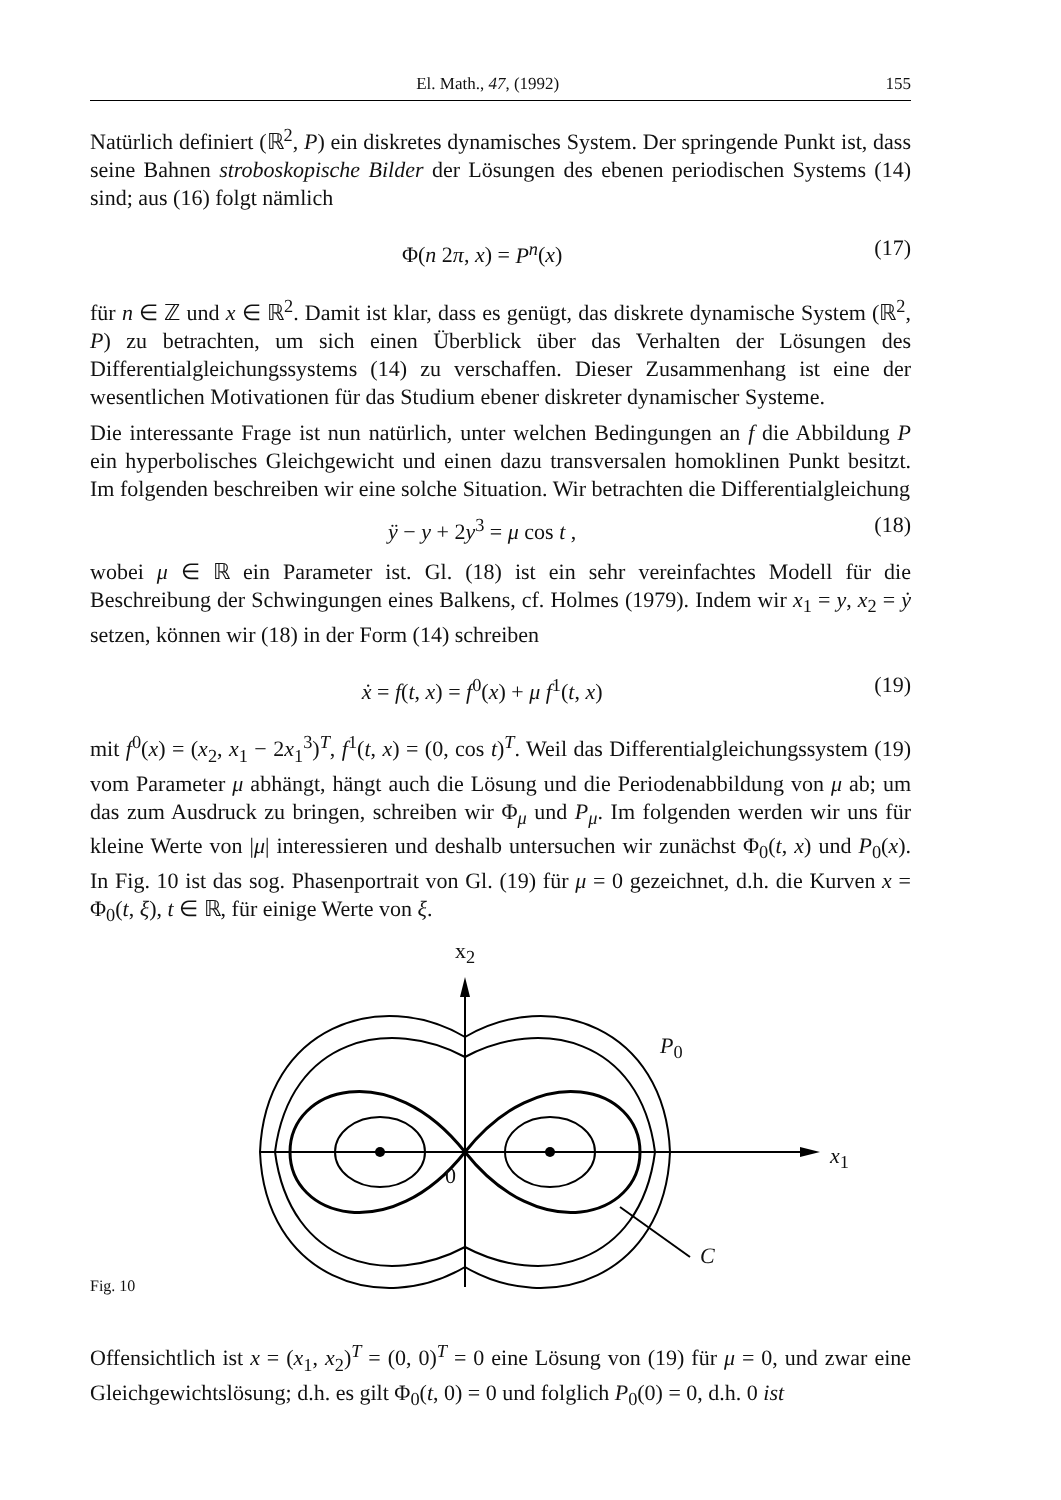El. Math., 47, (1992) 155
Natürlich definiert (ℝ<sup>2</sup>, P) ein diskretes dynamisches System. Der springende Punkt ist, dass seine Bahnen stroboskopische Bilder der Lösungen des ebenen periodischen Systems (14) sind; aus (16) folgt nämlich
Φ(n 2π, x) = P<sup>n</sup>(x) (17)
für n ∈ ℤ und x ∈ ℝ<sup>2</sup>. Damit ist klar, dass es genügt, das diskrete dynamische System (ℝ<sup>2</sup>, P) zu betrachten, um sich einen Überblick über das Verhalten der Lösungen des Differentialgleichungssystems (14) zu verschaffen. Dieser Zusammenhang ist eine der wesentlichen Motivationen für das Studium ebener diskreter dynamischer Systeme.
Die interessante Frage ist nun natürlich, unter welchen Bedingungen an f die Abbildung P ein hyperbolisches Gleichgewicht und einen dazu transversalen homoklinen Punkt besitzt. Im folgenden beschreiben wir eine solche Situation. Wir betrachten die Differentialgleichung
ÿ − y + 2y<sup>3</sup> = μ cos t , (18)
wobei μ ∈ ℝ ein Parameter ist. Gl. (18) ist ein sehr vereinfachtes Modell für die Beschreibung der Schwingungen eines Balkens, cf. Holmes (1979). Indem wir x<sub>1</sub> = y, x<sub>2</sub> = ẏ setzen, können wir (18) in der Form (14) schreiben
ẋ = f(t, x) = f<sup>0</sup>(x) + μ f<sup>1</sup>(t, x) (19)
mit f<sup>0</sup>(x) = (x<sub>2</sub>, x<sub>1</sub> − 2x<sub>1</sub><sup>3</sup>)<sup>T</sup>, f<sup>1</sup>(t, x) = (0, cos t)<sup>T</sup>. Weil das Differentialgleichungssystem (19) vom Parameter μ abhängt, hängt auch die Lösung und die Periodenabbildung von μ ab; um das zum Ausdruck zu bringen, schreiben wir Φ<sub>μ</sub> und P<sub>μ</sub>. Im folgenden werden wir uns für kleine Werte von |μ| interessieren und deshalb untersuchen wir zunächst Φ<sub>0</sub>(t, x) und P<sub>0</sub>(x). In Fig. 10 ist das sog. Phasenportrait von Gl. (19) für μ = 0 gezeichnet, d.h. die Kurven x = Φ<sub>0</sub>(t, ξ), t ∈ ℝ, für einige Werte von ξ.
x<sub>2</sub>
x<sub>1</sub>
P<sub>0</sub>
0
C
Fig. 10
Offensichtlich ist x = (x<sub>1</sub>, x<sub>2</sub>)<sup>T</sup> = (0, 0)<sup>T</sup> = 0 eine Lösung von (19) für μ = 0, und zwar eine Gleichgewichtslösung; d.h. es gilt Φ<sub>0</sub>(t, 0) = 0 und folglich P<sub>0</sub>(0) = 0, d.h. 0 ist